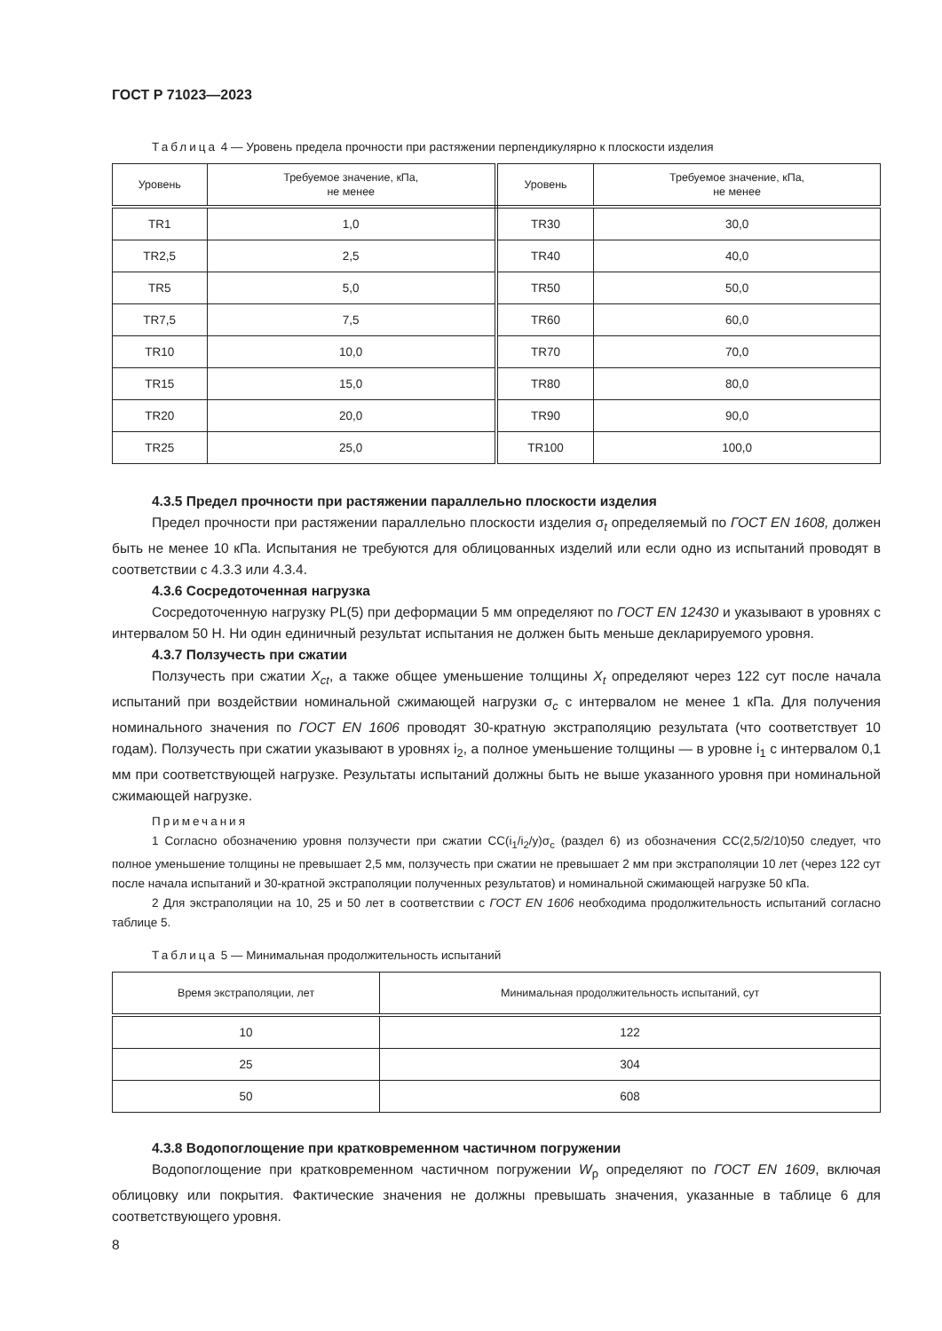ГОСТ Р 71023—2023
Таблица 4 — Уровень предела прочности при растяжении перпендикулярно к плоскости изделия
| Уровень | Требуемое значение, кПа, не менее | Уровень | Требуемое значение, кПа, не менее |
| --- | --- | --- | --- |
| TR1 | 1,0 | TR30 | 30,0 |
| TR2,5 | 2,5 | TR40 | 40,0 |
| TR5 | 5,0 | TR50 | 50,0 |
| TR7,5 | 7,5 | TR60 | 60,0 |
| TR10 | 10,0 | TR70 | 70,0 |
| TR15 | 15,0 | TR80 | 80,0 |
| TR20 | 20,0 | TR90 | 90,0 |
| TR25 | 25,0 | TR100 | 100,0 |
4.3.5 Предел прочности при растяжении параллельно плоскости изделия
Предел прочности при растяжении параллельно плоскости изделия σ<sub>t</sub> определяемый по ГОСТ EN 1608, должен быть не менее 10 кПа. Испытания не требуются для облицованных изделий или если одно из испытаний проводят в соответствии с 4.3.3 или 4.3.4.
4.3.6 Сосредоточенная нагрузка
Сосредоточенную нагрузку PL(5) при деформации 5 мм определяют по ГОСТ EN 12430 и указывают в уровнях с интервалом 50 Н. Ни один единичный результат испытания не должен быть меньше декларируемого уровня.
4.3.7 Ползучесть при сжатии
Ползучесть при сжатии X<sub>ct</sub>, а также общее уменьшение толщины X<sub>t</sub> определяют через 122 сут после начала испытаний при воздействии номинальной сжимающей нагрузки σ<sub>c</sub> с интервалом не менее 1 кПа. Для получения номинального значения по ГОСТ EN 1606 проводят 30-кратную экстраполяцию результата (что соответствует 10 годам). Ползучесть при сжатии указывают в уровнях i<sub>2</sub>, а полное уменьшение толщины — в уровне i<sub>1</sub> с интервалом 0,1 мм при соответствующей нагрузке. Результаты испытаний должны быть не выше указанного уровня при номинальной сжимающей нагрузке.
Примечания
1 Согласно обозначению уровня ползучести при сжатии CC(i<sub>1</sub>/i<sub>2</sub>/y)σ<sub>c</sub> (раздел 6) из обозначения CC(2,5/2/10)50 следует, что полное уменьшение толщины не превышает 2,5 мм, ползучесть при сжатии не превышает 2 мм при экстраполяции 10 лет (через 122 сут после начала испытаний и 30-кратной экстраполяции полученных результатов) и номинальной сжимающей нагрузке 50 кПа.
2 Для экстраполяции на 10, 25 и 50 лет в соответствии с ГОСТ EN 1606 необходима продолжительность испытаний согласно таблице 5.
Таблица 5 — Минимальная продолжительность испытаний
| Время экстраполяции, лет | Минимальная продолжительность испытаний, сут |
| --- | --- |
| 10 | 122 |
| 25 | 304 |
| 50 | 608 |
4.3.8 Водопоглощение при кратковременном частичном погружении
Водопоглощение при кратковременном частичном погружении W<sub>p</sub> определяют по ГОСТ EN 1609, включая облицовку или покрытия. Фактические значения не должны превышать значения, указанные в таблице 6 для соответствующего уровня.
8